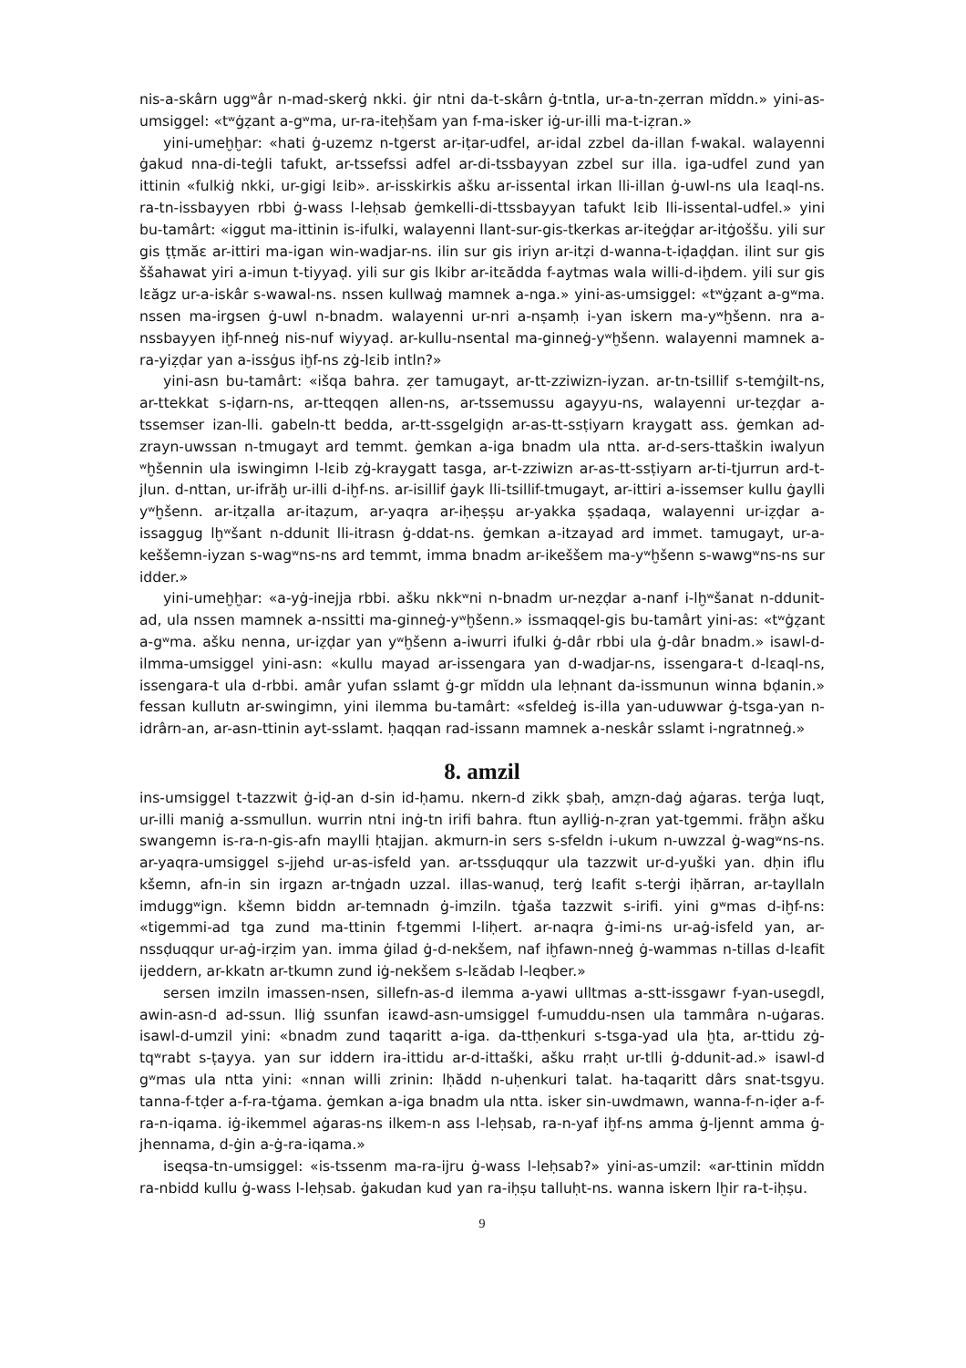nis-a-skârn uggʷâr n-mad-skerġ nkki. ġir ntni da-t-skârn ġ-tntla, ur-a-tn-ẓerran mĭddn.» yini-as-umsiggel: «tʷġẓant a-gʷma, ur-ra-iteḥšam yan f-ma-isker iġ-ur-illi ma-t-iẓran.»
yini-umeḫḫar: «hati ġ-uzemz n-tgerst ar-iṭar-udfel, ar-idal zzbel da-illan f-wakal. walayenni ġakud nna-di-teġli tafukt, ar-tssefssi adfel ar-di-tssbayyan zzbel sur illa. iga-udfel zund yan ittinin «fulkiġ nkki, ur-gigi lɛib». ar-isskirkis ašku ar-issental irkan lli-illan ġ-uwl-ns ula lɛaql-ns. ra-tn-issbayyen rbbi ġ-wass l-leḥsab ġemkelli-di-ttssbayyan tafukt lɛib lli-issental-udfel.» yini bu-tamârt: «iggut ma-ittinin is-ifulki, walayenni llant-sur-gis-tkerkas ar-iteġḍar ar-itġoššu. yili sur gis ṭṭmăɛ ar-ittiri ma-igan win-wadjar-ns. ilin sur gis iriyn ar-itẓi d-wanna-t-iḍaḍḍan. ilint sur gis ššahawat yiri a-imun t-tiyyaḍ. yili sur gis lkibr ar-itɛădda f-aytmas wala willi-d-iḫdem. yili sur gis lɛăgz ur-a-iskâr s-wawal-ns. nssen kullwaġ mamnek a-nga.» yini-as-umsiggel: «tʷġẓant a-gʷma. nssen ma-irgsen ġ-uwl n-bnadm. walayenni ur-nri a-nṣamḥ i-yan iskern ma-yʷḫšenn. nra a-nssbayyen iḫf-nneġ nis-nuf wiyyaḍ. ar-kullu-nsental ma-ginneġ-yʷḫšenn. walayenni mamnek a-ra-yiẓḍar yan a-issġus iḫf-ns zġ-lɛib intln?»
yini-asn bu-tamârt: «išqa bahra. ẓer tamugayt, ar-tt-zziwizn-iyzan. ar-tn-tsillif s-temġilt-ns, ar-ttekkat s-iḍarn-ns, ar-tteqqen allen-ns, ar-tssemussu agayyu-ns, walayenni ur-teẓḍar a-tssemser izan-lli. gabeln-tt bedda, ar-tt-ssgelgiḍn ar-as-tt-ssṭiyarn kraygatt ass. ġemkan ad-zrayn-uwssan n-tmugayt ard temmt. ġemkan a-iga bnadm ula ntta. ar-d-sers-ttaškin iwalyun ʷḫšennin ula iswingimn l-lɛib zġ-kraygatt tasga, ar-t-zziwizn ar-as-tt-ssṭiyarn ar-ti-tjurrun ard-t-jlun. d-nttan, ur-ifrăḫ ur-illi d-iḫf-ns. ar-isillif ġayk lli-tsillif-tmugayt, ar-ittiri a-issemser kullu ġaylli yʷḫšenn. ar-itẓalla ar-itaẓum, ar-yaqra ar-iḥeṣṣu ar-yakka ṣṣadaqa, walayenni ur-iẓḍar a-issaggug lḫʷšant n-ddunit lli-itrasn ġ-ddat-ns. ġemkan a-itzayad ard immet. tamugayt, ur-a-keššemn-iyzan s-wagʷns-ns ard temmt, imma bnadm ar-ikeššem ma-yʷḫšenn s-wawgʷns-ns sur idder.»
yini-umeḫḫar: «a-yġ-inejja rbbi. ašku nkkʷni n-bnadm ur-neẓḍar a-nanf i-lḫʷšanat n-ddunit-ad, ula nssen mamnek a-nssitti ma-ginneġ-yʷḫšenn.» issmaqqel-gis bu-tamârt yini-as: «tʷġẓant a-gʷma. ašku nenna, ur-iẓḍar yan yʷḫšenn a-iwurri ifulki ġ-dâr rbbi ula ġ-dâr bnadm.» isawl-d-ilmma-umsiggel yini-asn: «kullu mayad ar-issengara yan d-wadjar-ns, issengara-t d-lɛaql-ns, issengara-t ula d-rbbi. amâr yufan sslamt ġ-gr mĭddn ula leḥnant da-issmunun winna bḍanin.» fessan kullutn ar-swingimn, yini ilemma bu-tamârt: «sfeldeġ is-illa yan-uduwwar ġ-tsga-yan n-idrârn-an, ar-asn-ttinin ayt-sslamt. ḥaqqan rad-issann mamnek a-neskâr sslamt i-ngratnneġ.»
8. amzil
ins-umsiggel t-tazzwit ġ-iḍ-an d-sin id-ḥamu. nkern-d zikk ṣbaḥ, amẓn-daġ aġaras. terġa luqt, ur-illi maniġ a-ssmullun. wurrin ntni inġ-tn irifi bahra. ftun aylliġ-n-ẓran yat-tgemmi. frăḫn ašku swangemn is-ra-n-gis-afn maylli ḥtajjan. akmurn-in sers s-sfeldn i-ukum n-uwzzal ġ-wagʷns-ns. ar-yaqra-umsiggel s-jjehd ur-as-isfeld yan. ar-tssḍuqqur ula tazzwit ur-d-yuški yan. dḥin iflu kšemn, afn-in sin irgazn ar-tnġadn uzzal. illas-wanuḍ, terġ lɛafit s-terġi iḥărran, ar-tayllaln imduggʷign. kšemn biddn ar-temnadn ġ-imziln. tġaša tazzwit s-irifi. yini gʷmas d-iḫf-ns: «tigemmi-ad tga zund ma-ttinin f-tgemmi l-liḥert. ar-naqra ġ-imi-ns ur-aġ-isfeld yan, ar-nssḍuqqur ur-aġ-irẓim yan. imma ġilad ġ-d-nekšem, naf iḫfawn-nneġ ġ-wammas n-tillas d-lɛafit ijeddern, ar-kkatn ar-tkumn zund iġ-nekšem s-lɛădab l-leqber.»
sersen imziln imassen-nsen, sillefn-as-d ilemma a-yawi ulltmas a-stt-issgawr f-yan-usegdl, awin-asn-d ad-ssun. lliġ ssunfan iɛawd-asn-umsiggel f-umuddu-nsen ula tammâra n-uġaras. isawl-d-umzil yini: «bnadm zund taqaritt a-iga. da-ttḥenkuri s-tsga-yad ula ḫta, ar-ttidu zġ-tqʷrabt s-ṭayya. yan sur iddern ira-ittidu ar-d-ittaški, ašku rraḥt ur-tlli ġ-ddunit-ad.» isawl-d gʷmas ula ntta yini: «nnan willi zrinin: lḥădd n-uḥenkuri talat. ha-taqaritt dârs snat-tsgyu. tanna-f-tḍer a-f-ra-tġama. ġemkan a-iga bnadm ula ntta. isker sin-uwdmawn, wanna-f-n-iḍer a-f-ra-n-iqama. iġ-ikemmel aġaras-ns ilkem-n ass l-leḥsab, ra-n-yaf iḫf-ns amma ġ-ljennt amma ġ-jhennama, d-ġin a-ġ-ra-iqama.»
iseqsa-tn-umsiggel: «is-tssenm ma-ra-ijru ġ-wass l-leḥsab?» yini-as-umzil: «ar-ttinin mĭddn ra-nbidd kullu ġ-wass l-leḥsab. ġakudan kud yan ra-iḥṣu talluḥt-ns. wanna iskern lḫir ra-t-iḥṣu.
9